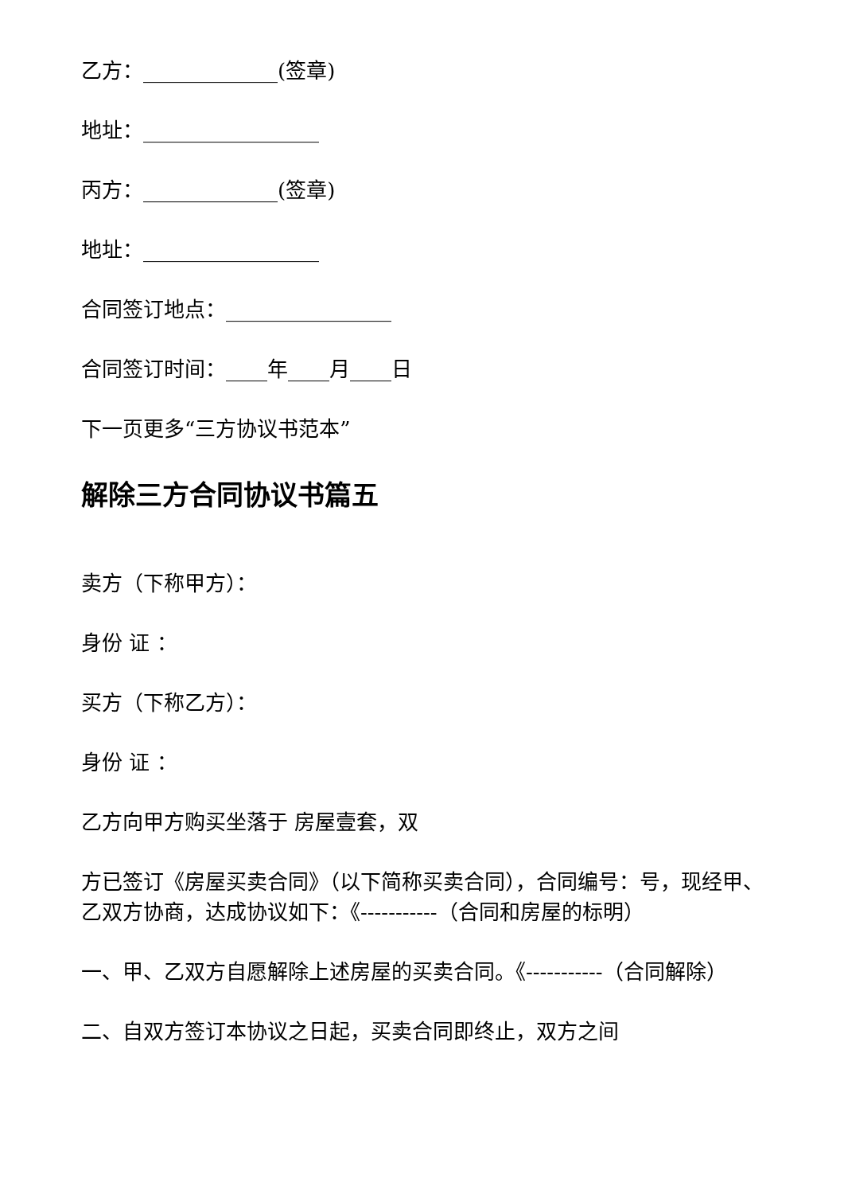乙方：_____________(签章)
地址：_________________
丙方：_____________(签章)
地址：_________________
合同签订地点：________________
合同签订时间：____年____月____日
下一页更多“三方协议书范本”
解除三方合同协议书篇五
卖方（下称甲方）：
身份 证 ：
买方（下称乙方）：
身份 证 ：
乙方向甲方购买坐落于 房屋壹套，双
方已签订《房屋买卖合同》（以下简称买卖合同），合同编号：号，现经甲、乙双方协商，达成协议如下：《-----------（合同和房屋的标明）
一、甲、乙双方自愿解除上述房屋的买卖合同。《-----------（合同解除）
二、自双方签订本协议之日起，买卖合同即终止，双方之间